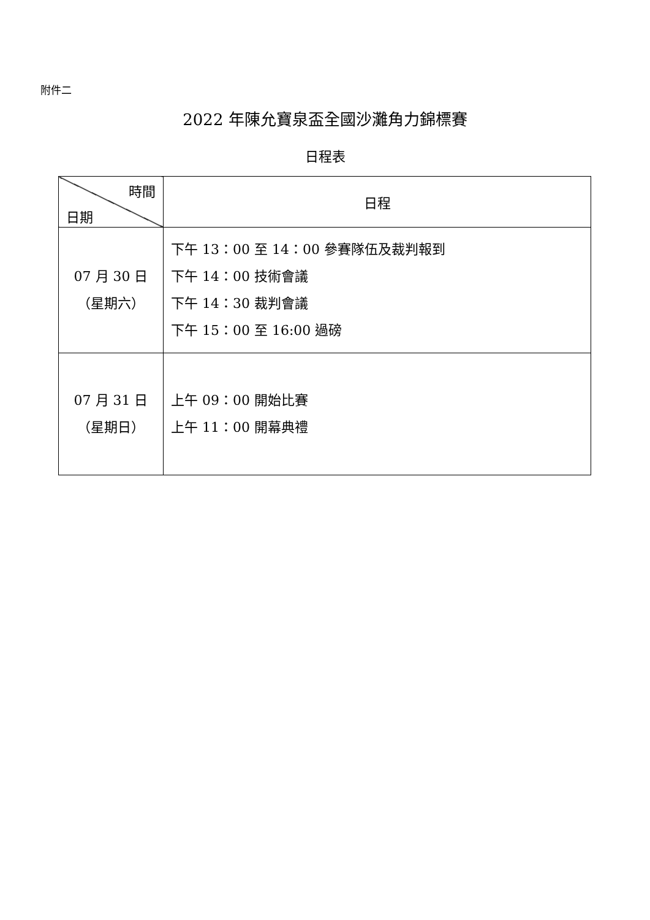附件二
2022 年陳允寶泉盃全國沙灘角力錦標賽
日程表
| 時間 日期 | 日程 |
| --- | --- |
| 07 月 30 日 （星期六） | 下午 13：00 至 14：00 參賽隊伍及裁判報到 下午 14：00 技術會議 下午 14：30 裁判會議 下午 15：00 至 16:00 過磅 |
| 07 月 31 日 （星期日） | 上午 09：00 開始比賽 上午 11：00 開幕典禮 |